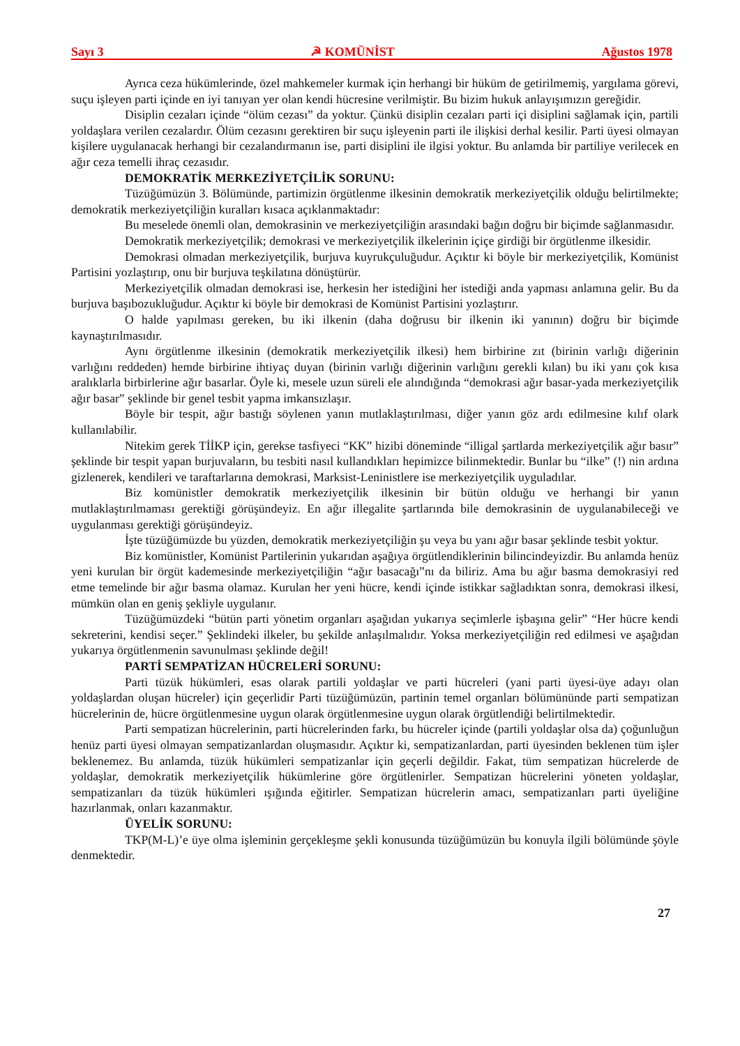Sayı 3 ☭ KOMÜNİST Ağustos 1978
Ayrıca ceza hükümlerinde, özel mahkemeler kurmak için herhangi bir hüküm de getirilmemiş, yargılama görevi, suçu işleyen parti içinde en iyi tanıyan yer olan kendi hücresine verilmiştir. Bu bizim hukuk anlayışımızın gereğidir.
Disiplin cezaları içinde “ölüm cezası” da yoktur. Çünkü disiplin cezaları parti içi disiplini sağlamak için, partili yoldaşlara verilen cezalardır. Ölüm cezasını gerektiren bir suçu işleyenin parti ile ilişkisi derhal kesilir. Parti üyesi olmayan kişilere uygulanacak herhangi bir cezalandırmanın ise, parti disiplini ile ilgisi yoktur. Bu anlamda bir partiliye verilecek en ağır ceza temelli ihraç cezasıdır.
DEMOKRATİK MERKEZİYETÇİLİK SORUNU:
Tüzüğümüzün 3. Bölümünde, partimizin örgütlenme ilkesinin demokratik merkeziyetçilik olduğu belirtilmekte; demokratik merkeziyetçiliğin kuralları kısaca açıklanmaktadır:
Bu meselede önemli olan, demokrasinin ve merkeziyetçiliğin arasındaki bağın doğru bir biçimde sağlanmasıdır.
Demokratik merkeziyetçilik; demokrasi ve merkeziyetçilik ilkelerinin içiçe girdiği bir örgütlenme ilkesidir.
Demokrasi olmadan merkeziyetçilik, burjuva kuyrukçuluğudur. Açıktır ki böyle bir merkeziyetçilik, Komünist Partisini yozlaştırıp, onu bir burjuva teşkilatına dönüştürür.
Merkeziyetçilik olmadan demokrasi ise, herkesin her istediğini her istediği anda yapması anlamına gelir. Bu da burjuva başıbozukluğudur. Açıktır ki böyle bir demokrasi de Komünist Partisini yozlaştırır.
O halde yapılması gereken, bu iki ilkenin (daha doğrusu bir ilkenin iki yanının) doğru bir biçimde kaynaştırılmasıdır.
Aynı örgütlenme ilkesinin (demokratik merkeziyetçilik ilkesi) hem birbirine zıt (birinin varlığı diğerinin varlığını reddeden) hemde birbirine ihtiyaç duyan (birinin varlığı diğerinin varlığını gerekli kılan) bu iki yanı çok kısa aralıklarla birbirlerine ağır basarlar. Öyle ki, mesele uzun süreli ele alındığında “demokrasi ağır basar-yada merkeziyetçilik ağır basar” şeklinde bir genel tesbit yapma imkansızlaşır.
Böyle bir tespit, ağır bastığı söylenen yanın mutlaklaştırılması, diğer yanın göz ardı edilmesine kılıf olark kullanılabilir.
Nitekim gerek TİİKP için, gerekse tasfiyeci “KK” hizibi döneminde “illigal şartlarda merkeziyetçilik ağır basır” şeklinde bir tespit yapan burjuvaların, bu tesbiti nasıl kullandıkları hepimizce bilinmektedir. Bunlar bu “ilke” (!) nin ardına gizlenerek, kendileri ve taraftarlarına demokrasi, Marksist-Leninistlere ise merkeziyetçilik uyguladılar.
Biz komünistler demokratik merkeziyetçilik ilkesinin bir bütün olduğu ve herhangi bir yanın mutlaklaştırılmaması gerektiği görüşündeyiz. En ağır illegalite şartlarında bile demokrasinin de uygulanabileceği ve uygulanması gerektiği görüşündeyiz.
İşte tüzüğümüzde bu yüzden, demokratik merkeziyetçiliğin şu veya bu yanı ağır basar şeklinde tesbit yoktur.
Biz komünistler, Komünist Partilerinin yukarıdan aşağıya örgütlendiklerinin bilincindeyizdir. Bu anlamda henüz yeni kurulan bir örgüt kademesinde merkeziyetçiliğin “ağır basacağı”nı da biliriz. Ama bu ağır basma demokrasiyi red etme temelinde bir ağır basma olamaz. Kurulan her yeni hücre, kendi içinde istikkar sağladıktan sonra, demokrasi ilkesi, mümkün olan en geniş şekliyle uygulanır.
Tüzüğümüzdeki “bütün parti yönetim organları aşağıdan yukarıya seçimlerle işbaşına gelir” “Her hücre kendi sekreterini, kendisi seçer.” Şeklindeki ilkeler, bu şekilde anlaşılmalıdır. Yoksa merkeziyetçiliğin red edilmesi ve aşağıdan yukarıya örgütlenmenin savunulması şeklinde değil!
PARTİ SEMPATİZAN HÜCRELERİ SORUNU:
Parti tüzük hükümleri, esas olarak partili yoldaşlar ve parti hücreleri (yani parti üyesi-üye adayı olan yoldaşlardan oluşan hücreler) için geçerlidir Parti tüzüğümüzün, partinin temel organları bölümününde parti sempatizan hücrelerinin de, hücre örgütlenmesine uygun olarak örgütlenmesine uygun olarak örgütlendiği belirtilmektedir.
Parti sempatizan hücrelerinin, parti hücrelerinden farkı, bu hücreler içinde (partili yoldaşlar olsa da) çoğunluğun henüz parti üyesi olmayan sempatizanlardan oluşmasıdır. Açıktır ki, sempatizanlardan, parti üyesinden beklenen tüm işler beklenemez. Bu anlamda, tüzük hükümleri sempatizanlar için geçerli değildir. Fakat, tüm sempatizan hücrelerde de yoldaşlar, demokratik merkeziyetçilik hükümlerine göre örgütlenirler. Sempatizan hücrelerini yöneten yoldaşlar, sempatizanları da tüzük hükümleri ışığında eğitirler. Sempatizan hücrelerin amacı, sempatizanları parti üyeliğine hazırlanmak, onları kazanmaktır.
ÜYELİK SORUNU:
TKP(M-L)’e üye olma işleminin gerçekleşme şekli konusunda tüzüğümüzün bu konuyla ilgili bölümünde şöyle denmektedir.
27